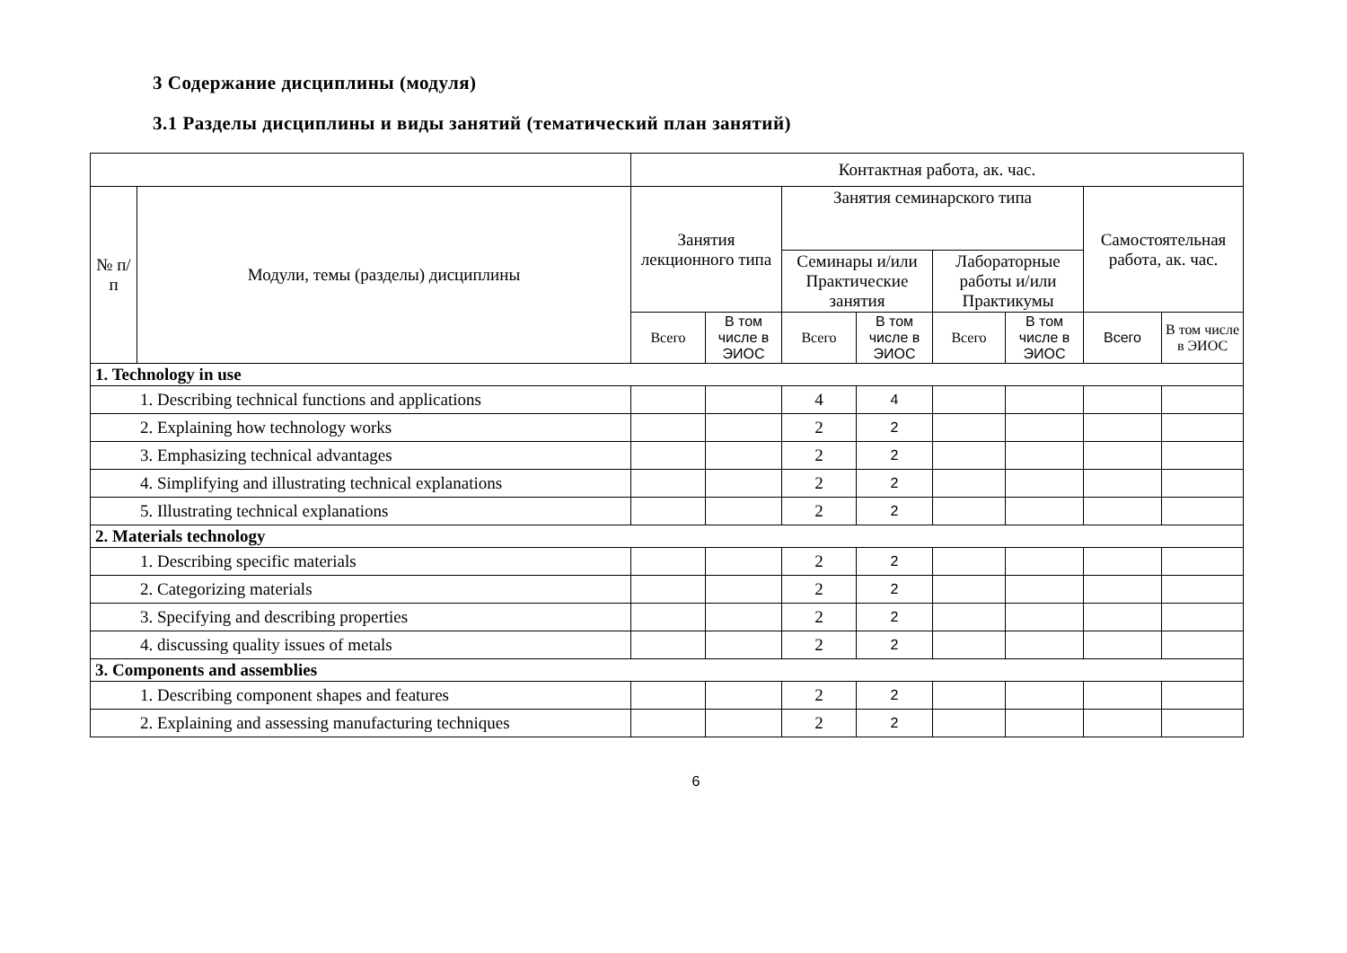3 Содержание дисциплины (модуля)
3.1 Разделы дисциплины и виды занятий (тематический план занятий)
| | | Контактная работа, ак. час. | | | | | | | |
| --- | --- | --- | --- | --- | --- | --- | --- | --- | --- |
| № п/п | Модули, темы (разделы) дисциплины | Занятия лекционного типа | | Занятия семинарского типа | | | | Самостоятельная работа, ак. час. | |
| | | | | Семинары и/или Практические занятия | | Лабораторные работы и/или Практикумы | | | |
| | | Всего | В том числе в ЭИОС | Всего | В том числе в ЭИОС | Всего | В том числе в ЭИОС | Всего | В том числе в ЭИОС |
| 1. Technology in use | | | | | | | | | |
| 1. Describing technical functions and applications | | | | 4 | 4 | | | | |
| 2. Explaining how technology works | | | | 2 | 2 | | | | |
| 3. Emphasizing technical advantages | | | | 2 | 2 | | | | |
| 4. Simplifying and illustrating technical explanations | | | | 2 | 2 | | | | |
| 5. Illustrating technical explanations | | | | 2 | 2 | | | | |
| 2. Materials technology | | | | | | | | | |
| 1. Describing specific materials | | | | 2 | 2 | | | | |
| 2. Categorizing materials | | | | 2 | 2 | | | | |
| 3. Specifying and describing properties | | | | 2 | 2 | | | | |
| 4. discussing quality issues of metals | | | | 2 | 2 | | | | |
| 3. Components and assemblies | | | | | | | | | |
| 1. Describing component shapes and features | | | | 2 | 2 | | | | |
| 2. Explaining and assessing manufacturing techniques | | | | 2 | 2 | | | | |
6